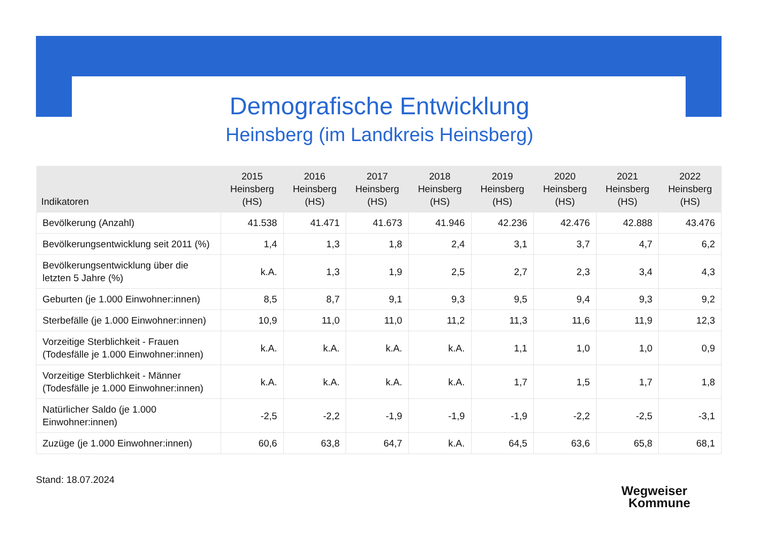Demografische Entwicklung
Heinsberg (im Landkreis Heinsberg)
| Indikatoren | 2015 Heinsberg (HS) | 2016 Heinsberg (HS) | 2017 Heinsberg (HS) | 2018 Heinsberg (HS) | 2019 Heinsberg (HS) | 2020 Heinsberg (HS) | 2021 Heinsberg (HS) | 2022 Heinsberg (HS) |
| --- | --- | --- | --- | --- | --- | --- | --- | --- |
| Bevölkerung (Anzahl) | 41.538 | 41.471 | 41.673 | 41.946 | 42.236 | 42.476 | 42.888 | 43.476 |
| Bevölkerungsentwicklung seit 2011 (%) | 1,4 | 1,3 | 1,8 | 2,4 | 3,1 | 3,7 | 4,7 | 6,2 |
| Bevölkerungsentwicklung über die letzten 5 Jahre (%) | k.A. | 1,3 | 1,9 | 2,5 | 2,7 | 2,3 | 3,4 | 4,3 |
| Geburten (je 1.000 Einwohner:innen) | 8,5 | 8,7 | 9,1 | 9,3 | 9,5 | 9,4 | 9,3 | 9,2 |
| Sterbefälle (je 1.000 Einwohner:innen) | 10,9 | 11,0 | 11,0 | 11,2 | 11,3 | 11,6 | 11,9 | 12,3 |
| Vorzeitige Sterblichkeit - Frauen (Todesfälle je 1.000 Einwohner:innen) | k.A. | k.A. | k.A. | k.A. | 1,1 | 1,0 | 1,0 | 0,9 |
| Vorzeitige Sterblichkeit - Männer (Todesfälle je 1.000 Einwohner:innen) | k.A. | k.A. | k.A. | k.A. | 1,7 | 1,5 | 1,7 | 1,8 |
| Natürlicher Saldo (je 1.000 Einwohner:innen) | -2,5 | -2,2 | -1,9 | -1,9 | -1,9 | -2,2 | -2,5 | -3,1 |
| Zuzüge (je 1.000 Einwohner:innen) | 60,6 | 63,8 | 64,7 | k.A. | 64,5 | 63,6 | 65,8 | 68,1 |
Stand: 18.07.2024
Wegweiser
Kommune